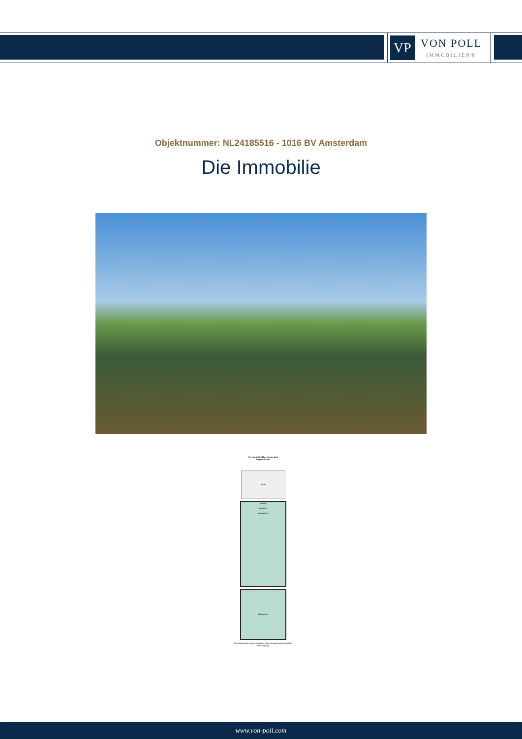VP
VON POLL
IMMOBILIEN®
Objektnummer: NL24185516 - 1016 BV Amsterdam
Die Immobilie
Herengracht 248 A - Amsterdam
Begane Grond
terras
keuken
eetkamer
woonkamer
slaapkamer
De plattegronden zijn geproduceerd voor promotionele doeleinden en ter indicatie.
www.von-poll.com